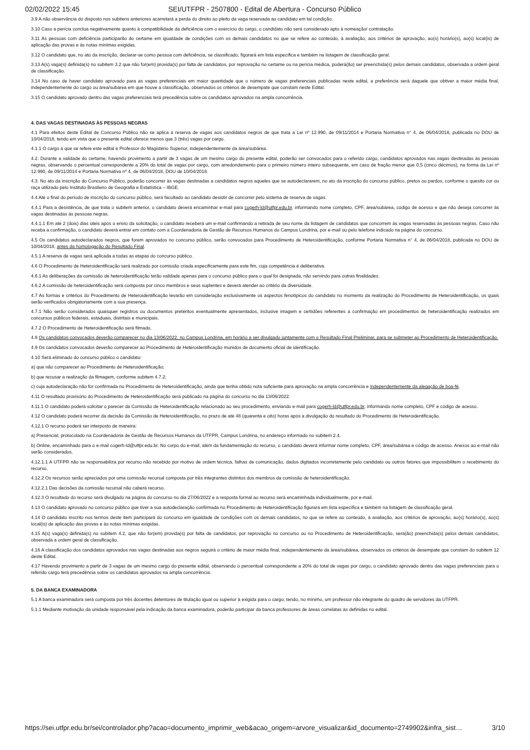02/02/2022 15:45 SEI/UTFPR - 2507800 - Edital de Abertura - Concurso Público
3.9 A não observância do disposto nos subitens anteriores acarretará a perda do direito ao pleito da vaga reservada ao candidato em tal condição.
3.10 Caso a perícia conclua negativamente quanto à compatibilidade da deficiência com o exercício do cargo, o candidato não será considerado apto à nomeação/ contratação.
3.11 As pessoas com deficiência participarão do certame em igualdade de condições com os demais candidatos no que se refere ao conteúdo, à avaliação, aos critérios de aprovação, ao(s) horário(s), ao(s) local(is) de aplicação das provas e às notas mínimas exigidas.
3.12 O candidato que, no ato da inscrição, declarar-se como pessoa com deficiência, se classificado, figurará em lista específica e também na listagem de classificação geral.
3.13 A(s) vaga(s) definida(s) no subitem 3.2 que não for(em) provida(s) por falta de candidatos, por reprovação no certame ou na perícia médica, poderá(ão) ser preenchida(s) pelos demais candidatos, observada a ordem geral de classificação.
3.14 No caso de haver candidato aprovado para as vagas preferenciais em maior quantidade que o número de vagas preferenciais publicadas neste edital, a preferência será daquele que obtiver a maior média final, independentemente do cargo ou área/subárea em que houve a classificação, observados os critérios de desempate que constam neste Edital.
3.15 O candidato aprovado dentro das vagas preferenciais terá precedência sobre os candidatos aprovados na ampla concorrência.
4. DAS VAGAS DESTINADAS ÀS PESSOAS NEGRAS
4.1 Para efeitos deste Edital de Concurso Público não se aplica a reserva de vagas aos candidatos negros de que trata a Lei nº 12.990, de 09/11/2014 e Portaria Normativa n° 4, de 06/04/2018, publicada no DOU de 10/04/2018, tendo em vista que o presente edital oferece menos que 3 (três) vagas por cargo.
4.1.1 O cargo a que se refere este edital é Professor do Magistério Superior, independentemente da área/subárea.
4.2. Durante a validade do certame, havendo provimento a partir de 3 vagas de um mesmo cargo do presente edital, poderão ser convocados para o referido cargo, candidatos aprovados nas vagas destinadas às pessoas negras, observando o percentual correspondente a 20% do total de vagas por cargo, com arredondamento para o primeiro número inteiro subsequente, em caso de fração menor que 0,5 (cinco décimos), na forma da Lei nº 12.990, de 09/11/2014 e Portaria Normativa nº 4, de 06/04/2018, DOU de 10/04/2018.
4.3. No ato da inscrição do Concurso Público, poderão concorrer às vagas destinadas a candidatos negros aqueles que se autodeclararem, no ato da inscrição do concurso público, pretos ou pardos, conforme o quesito cor ou raça utilizado pelo Instituto Brasileiro de Geografia e Estatística – IBGE.
4.4 Até o final do período de inscrição do concurso público, será facultado ao candidato desistir de concorrer pelo sistema de reserva de vagas.
4.4.1 Para a desistência, de que trata o subitem anterior, o candidato deverá encaminhar e-mail para cogerh-ld@utfpr.edu.br, informando nome completo, CPF, área/subárea, código de acesso e que não deseja concorrer às vagas destinadas às pessoas negras.
4.4.1.1 Em até 2 (dois) dias úteis após o envio da solicitação, o candidato receberá um e-mail confirmando a retirada de seu nome da listagem de candidatos que concorrem às vagas reservadas às pessoas negras. Caso não receba a confirmação, o candidato deverá entrar em contato com a Coordenadoria de Gestão de Recursos Humanos do Campus Londrina, por e-mail ou pelo telefone indicado na página do concurso.
4.5 Os candidatos autodeclarados negros, que forem aprovados no concurso público, serão convocados para Procedimento de Heteroidentificação, conforme Portaria Normativa n° 4, de 06/04/2018, publicada no DOU de 10/04/2018, antes da homologação do Resultado Final.
4.5.1 A reserva de vagas será aplicada a todas as etapas do concurso público.
4.6 O Procedimento de Heteroidentificação será realizado por comissão criada especificamente para este fim, cuja competência é deliberativa.
4.6.1 As deliberações da comissão de heteroidentificação terão validade apenas para o concurso público para o qual foi designada, não servindo para outras finalidades.
4.6.2 A comissão de heteroidentificação será composta por cinco membros e seus suplentes e deverá atender ao critério da diversidade.
4.7 As formas e critérios do Procedimento de Heteroidentificação levarão em consideração exclusivamente os aspectos fenotípicos do candidato no momento da realização do Procedimento de Heteroidentificação, os quais serão verificados obrigatoriamente com a sua presença.
4.7.1 Não serão considerados quaisquer registros ou documentos pretéritos eventualmente apresentados, inclusive imagem e certidões referentes a confirmação em procedimentos de heteroidentificação realizados em concursos públicos federais, estaduais, distritais e municipais.
4.7.2 O Procedimento de Heteroidentificação será filmado.
4.8 Os candidatos convocados deverão comparecer no dia 13/06/2022, no Campus Londrina, em horário a ser divulgado juntamente com o Resultado Final Preliminar, para se submeter ao Procedimento de Heteroidentificação.
4.9 Os candidatos convocados deverão comparecer ao Procedimento de Heteroidentificação munidos de documento oficial de identificação.
4.10 Será eliminado do concurso público o candidato:
a) que não comparecer ao Procedimento de Heteroidentificação;
b) que recusar a realização da filmagem, conforme subitem 4.7.2;
c) cuja autodeclaração não for confirmada no Procedimento de Heteroidentificação, ainda que tenha obtido nota suficiente para aprovação na ampla concorrência e independentemente da alegação de boa-fé.
4.11 O resultado provisório do Procedimento de Heteroidentificação será publicado na página do concurso no dia 13/06/2022.
4.11.1 O candidato poderá solicitar o parecer da Comissão de Heteroidentificação relacionado ao seu procedimento, enviando e-mail para cogerh-ld@utfpr.edu.br, informando nome completo, CPF e código de acesso.
4.12 O candidato poderá recorrer da decisão da Comissão de Heteroidentificação, no prazo de até 48 (quarenta e oito) horas após a divulgação do resultado do Procedimento de Heteroidentificação.
4.12.1 O recurso poderá ser interposto de maneira:
a) Presencial, protocolado na Coordenadoria de Gestão de Recursos Humanos da UTFPR, Campus Londrina, no endereço informado no subitem 2.4.
b) Online, encaminhado para o e-mail cogerh-ld@utfpr.edu.br. No corpo do e-mail, além da fundamentação do recurso, o candidato deverá informar nome completo, CPF, área/subárea e código de acesso. Anexos ao e-mail não serão considerados.
4.12.1.1 A UTFPR não se responsabiliza por recurso não recebido por motivo de ordem técnica, falhas de comunicação, dados digitados incorretamente pelo candidato ou outros fatores que impossibilitem o recebimento do recurso.
4.12.2 Os recursos serão apreciados por uma comissão recursal composta por três integrantes distintos dos membros da comissão de heteroidentificação.
4.12.2.1 Das decisões da comissão recursal não caberá recurso.
4.12.3 O resultado do recurso será divulgado na página do concurso no dia 27/06/2022 e a resposta formal ao recurso será encaminhada individualmente, por e-mail.
4.13 O candidato aprovado no concurso público que tiver a sua autodeclaração confirmada no Procedimento de Heteroidentificação figurará em lista específica e também na listagem de classificação geral.
4.14 O candidato inscrito nos termos deste item participará do concurso em igualdade de condições com os demais candidatos, no que se refere ao conteúdo, à avaliação, aos critérios de aprovação, ao(s) horário(s), ao(s) local(is) de aplicação das provas e às notas mínimas exigidas.
4.15 A(s) vaga(s) definida(s) no subitem 4.2, que não for(em) provida(s) por falta de candidatos, por reprovação no concurso ou no Procedimento de Heteroidentificação, será(ão) preenchida(s) pelos demais candidatos, observada a ordem geral de classificação.
4.16 A classificação dos candidatos aprovados nas vagas destinadas aos negros seguirá o critério de maior média final, independentemente da área/subárea, observados os critérios de desempate que constam do subitem 12 deste Edital.
4.17 Havendo provimento a partir de 3 vagas de um mesmo cargo do presente edital, observando o percentual correspondente a 20% do total de vagas por cargo, o candidato aprovado dentro das vagas preferenciais para o referido cargo terá precedência sobre os candidatos aprovados na ampla concorrência.
5. DA BANCA EXAMINADORA
5.1 A banca examinadora será composta por três docentes detentores de titulação igual ou superior à exigida para o cargo, tendo, no mínimo, um professor não integrante do quadro de servidores da UTFPR.
5.1.1 Mediante motivação da unidade responsável pela indicação da banca examinadora, poderão participar da banca professores de áreas correlatas às definidas no edital.
https://sei.utfpr.edu.br/sei/controlador.php?acao=documento_imprimir_web&acao_origem=arvore_visualizar&id_documento=2749902&infra_sist… 3/10